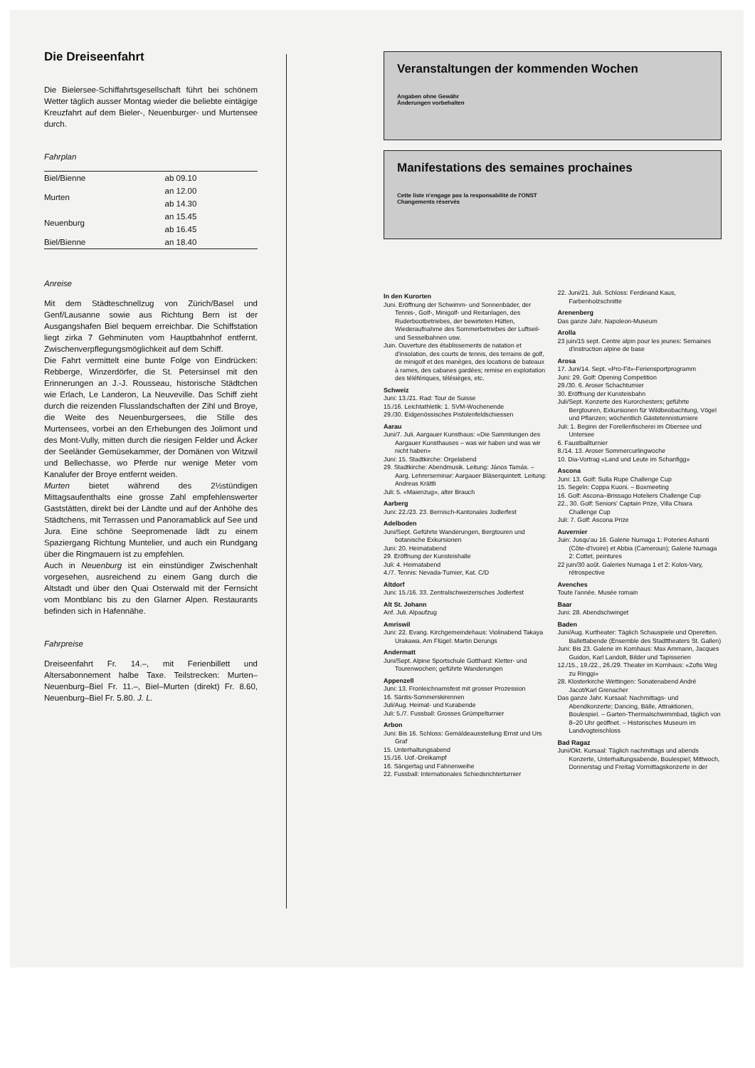Die Dreiseenfahrt
Die Bielersee-Schiffahrtsgesellschaft führt bei schönem Wetter täglich ausser Montag wieder die beliebte eintägige Kreuzfahrt auf dem Bieler-, Neuenburger- und Murtensee durch.
Fahrplan
| Biel/Bienne | ab 09.10 |
| Murten | an 12.00 |
| | ab 14.30 |
| Neuenburg | an 15.45 |
| | ab 16.45 |
| Biel/Bienne | an 18.40 |
Anreise
Mit dem Städteschnellzug von Zürich/Basel und Genf/Lausanne sowie aus Richtung Bern ist der Ausgangshafen Biel bequem erreichbar. Die Schiffstation liegt zirka 7 Gehminuten vom Hauptbahnhof entfernt. Zwischenverpflegungsmöglichkeit auf dem Schiff.
Die Fahrt vermittelt eine bunte Folge von Eindrücken: Rebberge, Winzerdörfer, die St. Petersinsel mit den Erinnerungen an J.-J. Rousseau, historische Städtchen wie Erlach, Le Landeron, La Neuveville. Das Schiff zieht durch die reizenden Flusslandschaften der Zihl und Broye, die Weite des Neuenburgersees, die Stille des Murtensees, vorbei an den Erhebungen des Jolimont und des Mont-Vully, mitten durch die riesigen Felder und Äcker der Seeländer Gemüsekammer, der Domänen von Witzwil und Bellechasse, wo Pferde nur wenige Meter vom Kanalufer der Broye entfernt weiden.
Murten bietet während des 2½stündigen Mittagsaufenthalts eine grosse Zahl empfehlenswerter Gaststätten, direkt bei der Ländte und auf der Anhöhe des Städtchens, mit Terrassen und Panoramablick auf See und Jura. Eine schöne Seepromenade lädt zu einem Spaziergang Richtung Muntelier, und auch ein Rundgang über die Ringmauern ist zu empfehlen.
Auch in Neuenburg ist ein einstündiger Zwischenhalt vorgesehen, ausreichend zu einem Gang durch die Altstadt und über den Quai Osterwald mit der Fernsicht vom Montblanc bis zu den Glarner Alpen. Restaurants befinden sich in Hafennähe.
Fahrpreise
Dreiseenfahrt Fr. 14.–, mit Ferienbillett und Altersabonnement halbe Taxe. Teilstrecken: Murten–Neuenburg–Biel Fr. 11.–, Biel–Murten (direkt) Fr. 8.60, Neuenburg–Biel Fr. 5.80. J. L.
Veranstaltungen der kommenden Wochen
Angaben ohne Gewähr
Änderungen vorbehalten
Manifestations des semaines prochaines
Cette liste n'engage pas la responsabilité de l'ONST
Changements réservés
In den Kurorten
Juni. Eröffnung der Schwimm- und Sonnenbäder, der Tennis-, Golf-, Minigolf- und Reitanlagen, des Ruderbootbetriebes, der bewirteten Hütten, Wiederaufnahme des Sommerbetriebes der Luftseil- und Sesselbahnen usw.
Juin. Ouverture des établissements de natation et d'insolation, des courts de tennis, des terrains de golf, de minigolf et des manèges, des locations de bateaux à rames, des cabanes gardées; remise en exploitation des téléfériques, télésièges, etc.
Schweiz
Juni: 13./21. Rad: Tour de Suisse
15./16. Leichtathletik: 1. SVM-Wochenende
29./30. Eidgenössisches Pistolenfeldschiessen
Aarau
Juni/7. Juli. Aargauer Kunsthaus: «Die Sammlungen des Aargauer Kunsthauses – was wir haben und was wir nicht haben»
Juni: 15. Stadtkirche: Orgelabend
29. Stadtkirche: Abendmusik. Leitung: János Tamás. – Aarg. Lehrerseminar: Aargauer Bläserquintett. Leitung: Andreas Krättli
Juli: 5. «Maienzug», alter Brauch
Aarberg
Juni: 22./23. 23. Bernisch-Kantonales Jodlerfest
Adelboden
Juni/Sept. Geführte Wanderungen, Bergtouren und botanische Exkursionen
Juni: 20. Heimatabend
29. Eröffnung der Kunsteishalle
Juli: 4. Heimatabend
4./7. Tennis: Nevada-Turnier, Kat. C/D
Altdorf
Juni: 15./16. 33. Zentralschweizerisches Jodlerfest
Alt St. Johann
Anf. Juli. Alpaufzug
Amriswil
Juni: 22. Evang. Kirchgemeindehaus: Violinabend Takaya Urakawa. Am Flügel: Martin Derungs
Andermatt
Juni/Sept. Alpine Sportschule Gotthard: Kletter- und Tourenwochen; geführte Wanderungen
Appenzell
Juni: 13. Fronleichnamsfest mit grosser Prozession
16. Säntis-Sommerskirennen
Juli/Aug. Heimat- und Kurabende
Juli: 5./7. Fussball: Grosses Grümpelturnier
Arbon
Juni: Bis 16. Schloss: Gemäldeausstellung Ernst und Urs Graf
15. Unterhaltungsabend
15./16. Uof.-Dreikampf
16. Sängertag und Fahnenweihe
22. Fussball: Internationales Schiedsrichterturnier
22. Juni/21. Juli. Schloss: Ferdinand Kaus, Farbenholzschnitte
Arenenberg
Das ganze Jahr. Napoleon-Museum
Arolla
23 juin/15 sept. Centre alpin pour les jeunes: Semaines d'instruction alpine de base
Arosa
17. Juni/14. Sept. «Pro-Fit»-Feriensportprogramm
Juni: 29. Golf: Opening Competition
29./30. 6. Aroser Schachturnier
30. Eröffnung der Kunsteisbahn
Juli/Sept. Konzerte des Kurorchesters; geführte Bergtouren, Exkursionen für Wildbeobachtung, Vögel und Pflanzen; wöchentlich Gästetennisturniere
Juli: 1. Beginn der Forellenfischerei im Obersee und Untersee
6. Faustballturnier
8./14. 13. Aroser Sommercurlingwoche
10. Dia-Vortrag «Land und Leute im Schanfigg»
Ascona
Juni: 13. Golf: Sulla Rupe Challenge Cup
15. Segeln: Coppa Kuoni. – Boxmeeting
16. Golf: Ascona–Brissago Hoteliers Challenge Cup
22., 30. Golf: Seniors' Captain Prize, Villa Chiara Challenge Cup
Juli: 7. Golf: Ascona Prize
Auvernier
Juin: Jusqu'au 16. Galerie Numaga 1: Poteries Ashanti (Côte-d'Ivoire) et Abbia (Cameroun); Galerie Numaga 2: Cottet, peintures
22 juin/30 août. Galeries Numaga 1 et 2: Kolos-Vary, rétrospective
Avenches
Toute l'année. Musée romain
Baar
Juni: 28. Abendschwinget
Baden
Juni/Aug. Kurtheater: Täglich Schauspiele und Operetten. Ballettabende (Ensemble des Stadttheaters St. Gallen)
Juni: Bis 23. Galerie im Kornhaus: Max Ammann, Jacques Guidon, Karl Landolt, Bilder und Tapisserien
12./15., 19./22., 26./29. Theater im Kornhaus: «Zofis Weg zu Ringgi»
28. Klosterkirche Wettingen: Sonatenabend André Jacot/Karl Grenacher
Das ganze Jahr. Kursaal: Nachmittags- und Abendkonzerte; Dancing, Bälle, Attraktionen, Boulespiel. – Garten-Thermalschwimmbad, täglich von 8–20 Uhr geöffnet. – Historisches Museum im Landvogteischloss
Bad Ragaz
Juni/Okt. Kursaal: Täglich nachmittags und abends Konzerte, Unterhaltungsabende, Boulespiel; Mittwoch, Donnerstag und Freitag Vormittagskonzerte in der